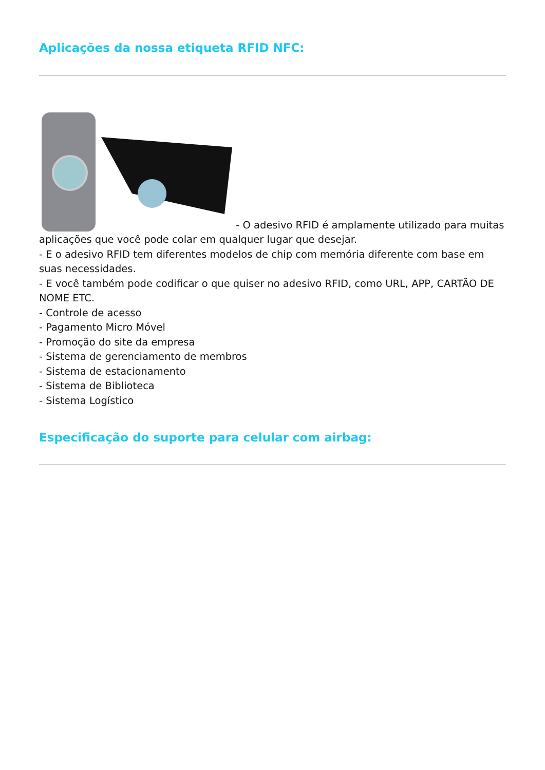Aplicações da nossa etiqueta RFID NFC:
- O adesivo RFID é amplamente utilizado para muitas aplicações que você pode colar em qualquer lugar que desejar.
- E o adesivo RFID tem diferentes modelos de chip com memória diferente com base em suas necessidades.
- E você também pode codificar o que quiser no adesivo RFID, como URL, APP, CARTÃO DE NOME ETC.
- Controle de acesso
- Pagamento Micro Móvel
- Promoção do site da empresa
- Sistema de gerenciamento de membros
- Sistema de estacionamento
- Sistema de Biblioteca
- Sistema Logístico
Especificação do suporte para celular com airbag: